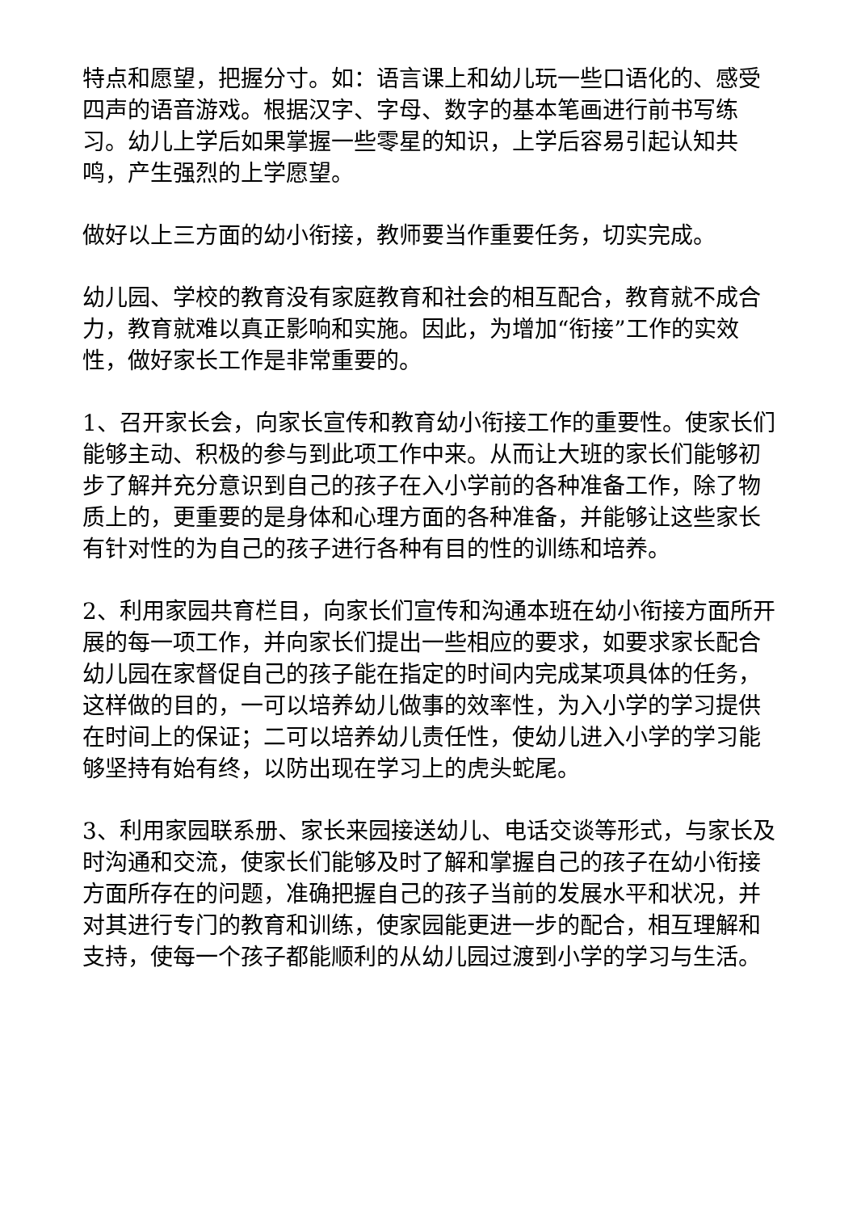特点和愿望，把握分寸。如：语言课上和幼儿玩一些口语化的、感受四声的语音游戏。根据汉字、字母、数字的基本笔画进行前书写练习。幼儿上学后如果掌握一些零星的知识，上学后容易引起认知共鸣，产生强烈的上学愿望。
做好以上三方面的幼小衔接，教师要当作重要任务，切实完成。
幼儿园、学校的教育没有家庭教育和社会的相互配合，教育就不成合力，教育就难以真正影响和实施。因此，为增加“衔接”工作的实效性，做好家长工作是非常重要的。
1、召开家长会，向家长宣传和教育幼小衔接工作的重要性。使家长们能够主动、积极的参与到此项工作中来。从而让大班的家长们能够初步了解并充分意识到自己的孩子在入小学前的各种准备工作，除了物质上的，更重要的是身体和心理方面的各种准备，并能够让这些家长有针对性的为自己的孩子进行各种有目的性的训练和培养。
2、利用家园共育栏目，向家长们宣传和沟通本班在幼小衔接方面所开展的每一项工作，并向家长们提出一些相应的要求，如要求家长配合幼儿园在家督促自己的孩子能在指定的时间内完成某项具体的任务，这样做的目的，一可以培养幼儿做事的效率性，为入小学的学习提供在时间上的保证；二可以培养幼儿责任性，使幼儿进入小学的学习能够坚持有始有终，以防出现在学习上的虎头蛇尾。
3、利用家园联系册、家长来园接送幼儿、电话交谈等形式，与家长及时沟通和交流，使家长们能够及时了解和掌握自己的孩子在幼小衔接方面所存在的问题，准确把握自己的孩子当前的发展水平和状况，并对其进行专门的教育和训练，使家园能更进一步的配合，相互理解和支持，使每一个孩子都能顺利的从幼儿园过渡到小学的学习与生活。